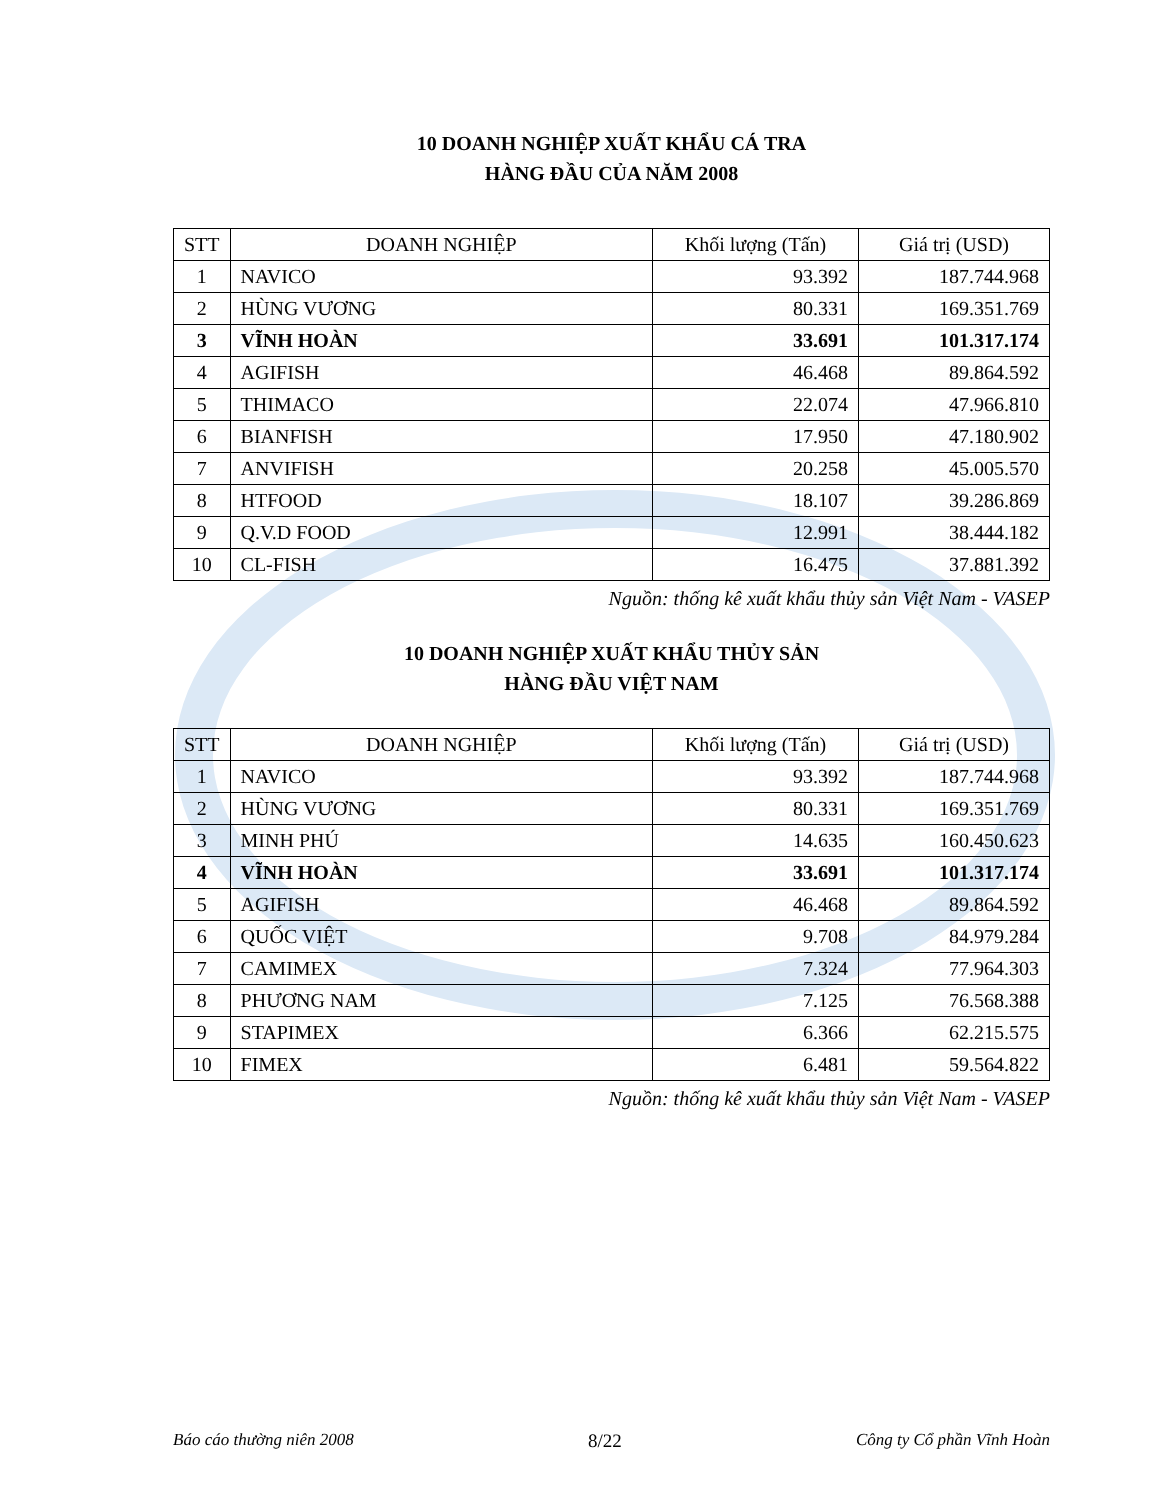10 DOANH NGHIỆP XUẤT KHẨU CÁ TRA
HÀNG ĐẦU CỦA NĂM 2008
| STT | DOANH NGHIỆP | Khối lượng (Tấn) | Giá trị (USD) |
| --- | --- | --- | --- |
| 1 | NAVICO | 93.392 | 187.744.968 |
| 2 | HÙNG VƯƠNG | 80.331 | 169.351.769 |
| 3 | VĨNH HOÀN | 33.691 | 101.317.174 |
| 4 | AGIFISH | 46.468 | 89.864.592 |
| 5 | THIMACO | 22.074 | 47.966.810 |
| 6 | BIANFISH | 17.950 | 47.180.902 |
| 7 | ANVIFISH | 20.258 | 45.005.570 |
| 8 | HTFOOD | 18.107 | 39.286.869 |
| 9 | Q.V.D FOOD | 12.991 | 38.444.182 |
| 10 | CL-FISH | 16.475 | 37.881.392 |
Nguồn: thống kê xuất khẩu thủy sản Việt Nam - VASEP
10 DOANH NGHIỆP XUẤT KHẨU THỦY SẢN
HÀNG ĐẦU VIỆT NAM
| STT | DOANH NGHIỆP | Khối lượng (Tấn) | Giá trị (USD) |
| --- | --- | --- | --- |
| 1 | NAVICO | 93.392 | 187.744.968 |
| 2 | HÙNG VƯƠNG | 80.331 | 169.351.769 |
| 3 | MINH PHÚ | 14.635 | 160.450.623 |
| 4 | VĨNH HOÀN | 33.691 | 101.317.174 |
| 5 | AGIFISH | 46.468 | 89.864.592 |
| 6 | QUỐC VIỆT | 9.708 | 84.979.284 |
| 7 | CAMIMEX | 7.324 | 77.964.303 |
| 8 | PHƯƠNG NAM | 7.125 | 76.568.388 |
| 9 | STAPIMEX | 6.366 | 62.215.575 |
| 10 | FIMEX | 6.481 | 59.564.822 |
Nguồn: thống kê xuất khẩu thủy sản Việt Nam - VASEP
Báo cáo thường niên 2008 8/22 Công ty Cổ phần Vĩnh Hoàn